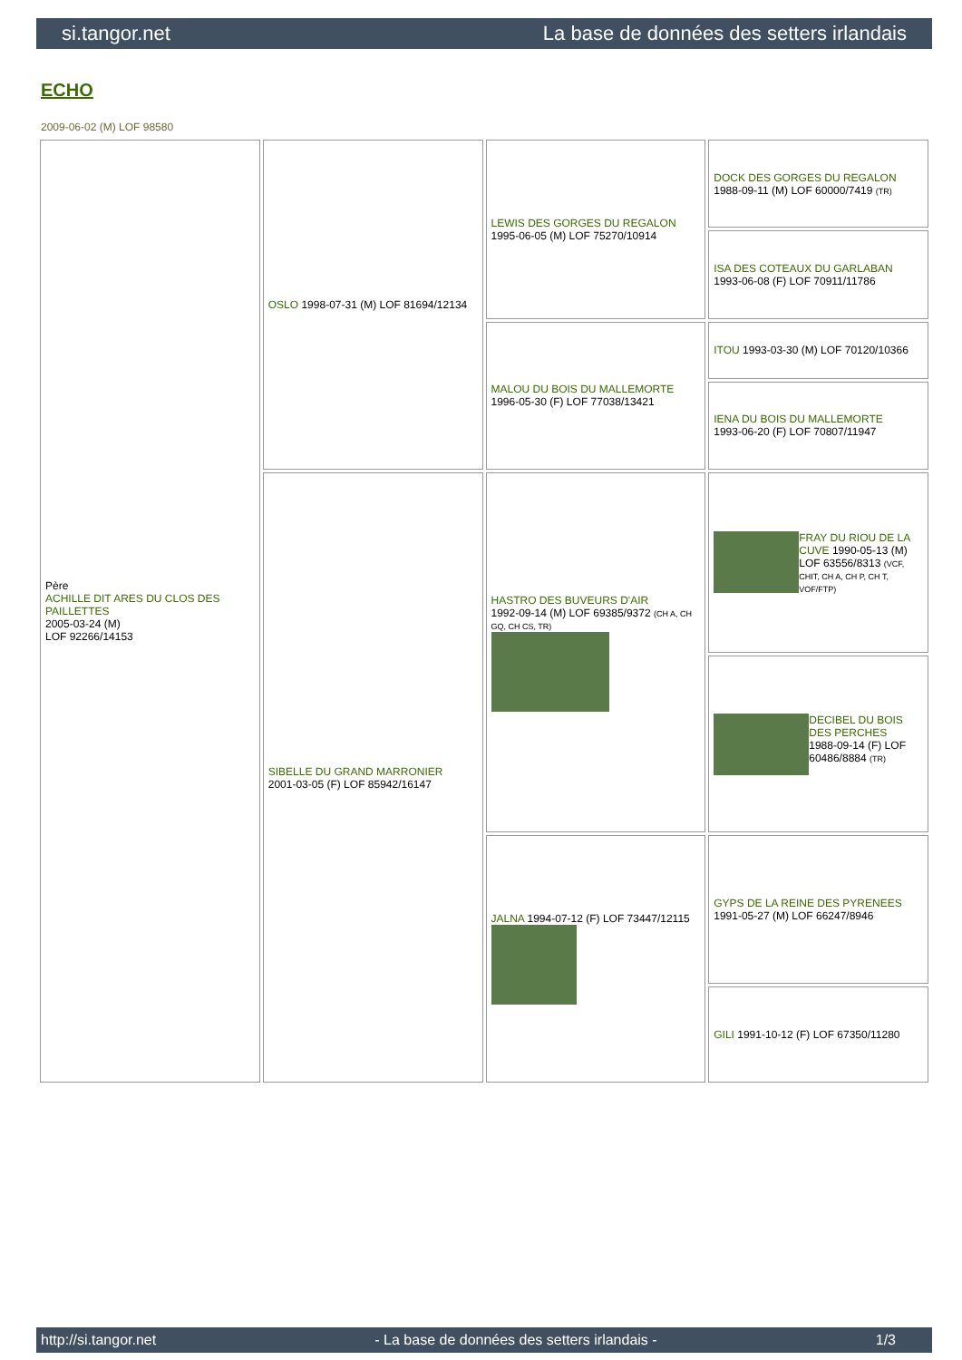si.tangor.net La base de données des setters irlandais
ECHO
2009-06-02 (M) LOF 98580
| Père ACHILLE DIT ARES DU CLOS DES PAILLETTES 2005-03-24 (M) LOF 92266/14153 | OSLO 1998-07-31 (M) LOF 81694/12134 | LEWIS DES GORGES DU REGALON 1995-06-05 (M) LOF 75270/10914 | DOCK DES GORGES DU REGALON 1988-09-11 (M) LOF 60000/7419 (TR) |
| | | | ISA DES COTEAUX DU GARLABAN 1993-06-08 (F) LOF 70911/11786 |
| | | MALOU DU BOIS DU MALLEMORTE 1996-05-30 (F) LOF 77038/13421 | ITOU 1993-03-30 (M) LOF 70120/10366 |
| | | | IENA DU BOIS DU MALLEMORTE 1993-06-20 (F) LOF 70807/11947 |
| | SIBELLE DU GRAND MARRONIER 2001-03-05 (F) LOF 85942/16147 | HASTRO DES BUVEURS D'AIR 1992-09-14 (M) LOF 69385/9372 (CH A, CH GQ, CH CS, TR) | FRAY DU RIOU DE LA CUVE 1990-05-13 (M) LOF 63556/8313 (VCF, CHIT, CH A, CH P, CH T, VOF/FTP) |
| | | | DECIBEL DU BOIS DES PERCHES 1988-09-14 (F) LOF 60486/8884 (TR) |
| | | JALNA 1994-07-12 (F) LOF 73447/12115 | GYPS DE LA REINE DES PYRENEES 1991-05-27 (M) LOF 66247/8946 |
| | | | GILI 1991-10-12 (F) LOF 67350/11280 |
http://si.tangor.net - La base de données des setters irlandais - 1/3